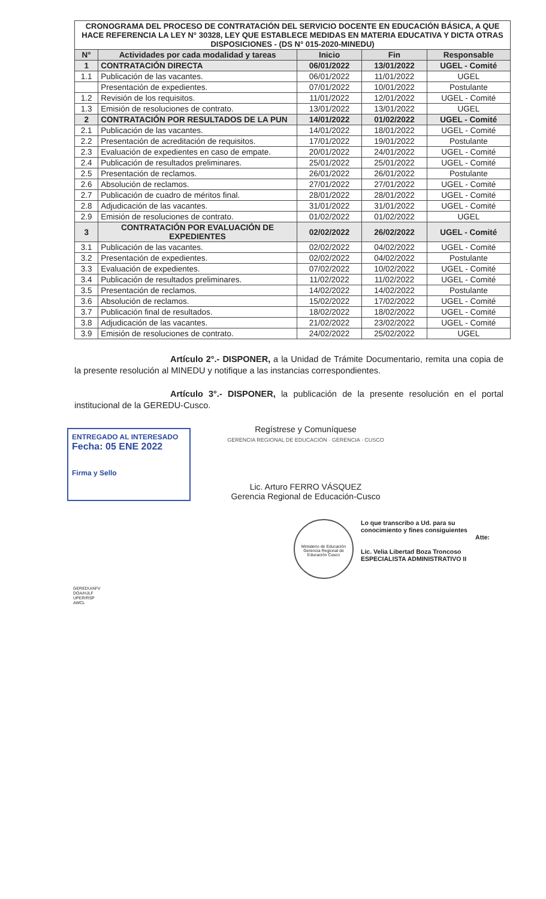| CRONOGRAMA DEL PROCESO DE CONTRATACIÓN DEL SERVICIO DOCENTE EN EDUCACIÓN BÁSICA, A QUE HACE REFERENCIA LA LEY N° 30328, LEY QUE ESTABLECE MEDIDAS EN MATERIA EDUCATIVA Y DICTA OTRAS DISPOSICIONES - (DS N° 015-2020-MINEDU) | | | | |
| N° | Actividades por cada modalidad y tareas | Inicio | Fin | Responsable |
| 1 | CONTRATACIÓN DIRECTA | 06/01/2022 | 13/01/2022 | UGEL - Comité |
| 1.1 | Publicación de las vacantes. | 06/01/2022 | 11/01/2022 | UGEL |
| | Presentación de expedientes. | 07/01/2022 | 10/01/2022 | Postulante |
| 1.2 | Revisión de los requisitos. | 11/01/2022 | 12/01/2022 | UGEL - Comité |
| 1.3 | Emisión de resoluciones de contrato. | 13/01/2022 | 13/01/2022 | UGEL |
| 2 | CONTRATACIÓN POR RESULTADOS DE LA PUN | 14/01/2022 | 01/02/2022 | UGEL - Comité |
| 2.1 | Publicación de las vacantes. | 14/01/2022 | 18/01/2022 | UGEL - Comité |
| 2.2 | Presentación de acreditación de requisitos. | 17/01/2022 | 19/01/2022 | Postulante |
| 2.3 | Evaluación de expedientes en caso de empate. | 20/01/2022 | 24/01/2022 | UGEL - Comité |
| 2.4 | Publicación de resultados preliminares. | 25/01/2022 | 25/01/2022 | UGEL - Comité |
| 2.5 | Presentación de reclamos. | 26/01/2022 | 26/01/2022 | Postulante |
| 2.6 | Absolución de reclamos. | 27/01/2022 | 27/01/2022 | UGEL - Comité |
| 2.7 | Publicación de cuadro de méritos final. | 28/01/2022 | 28/01/2022 | UGEL - Comité |
| 2.8 | Adjudicación de las vacantes. | 31/01/2022 | 31/01/2022 | UGEL - Comité |
| 2.9 | Emisión de resoluciones de contrato. | 01/02/2022 | 01/02/2022 | UGEL |
| 3 | CONTRATACIÓN POR EVALUACIÓN DE EXPEDIENTES | 02/02/2022 | 26/02/2022 | UGEL - Comité |
| 3.1 | Publicación de las vacantes. | 02/02/2022 | 04/02/2022 | UGEL - Comité |
| 3.2 | Presentación de expedientes. | 02/02/2022 | 04/02/2022 | Postulante |
| 3.3 | Evaluación de expedientes. | 07/02/2022 | 10/02/2022 | UGEL - Comité |
| 3.4 | Publicación de resultados preliminares. | 11/02/2022 | 11/02/2022 | UGEL - Comité |
| 3.5 | Presentación de reclamos. | 14/02/2022 | 14/02/2022 | Postulante |
| 3.6 | Absolución de reclamos. | 15/02/2022 | 17/02/2022 | UGEL - Comité |
| 3.7 | Publicación final de resultados. | 18/02/2022 | 18/02/2022 | UGEL - Comité |
| 3.8 | Adjudicación de las vacantes. | 21/02/2022 | 23/02/2022 | UGEL - Comité |
| 3.9 | Emisión de resoluciones de contrato. | 24/02/2022 | 25/02/2022 | UGEL |
Artículo 2°.- DISPONER, a la Unidad de Trámite Documentario, remita una copia de la presente resolución al MINEDU y notifique a las instancias correspondientes.
Artículo 3°.- DISPONER, la publicación de la presente resolución en el portal institucional de la GEREDU-Cusco.
ENTREGADO AL INTERESADO
Fecha: 05 ENE 2022
Firma y Sello
Regístrese y Comuníquese
GERENCIA REGIONAL DE EDUCACIÓN · GERENCIA · CUSCO
Lic. Arturo FERRO VÁSQUEZ
Gerencia Regional de Educación-Cusco
Ministerio de Educación Gerencia Regional de Educación Cusco
Lo que transcribo a Ud. para su conocimiento y fines consiguientes
Atte:
Lic. Velia Libertad Boza Troncoso
ESPECIALISTA ADMINISTRATIVO II
GEREDU/AFV
DOA/HJLF
UPER/RSP
AWCL